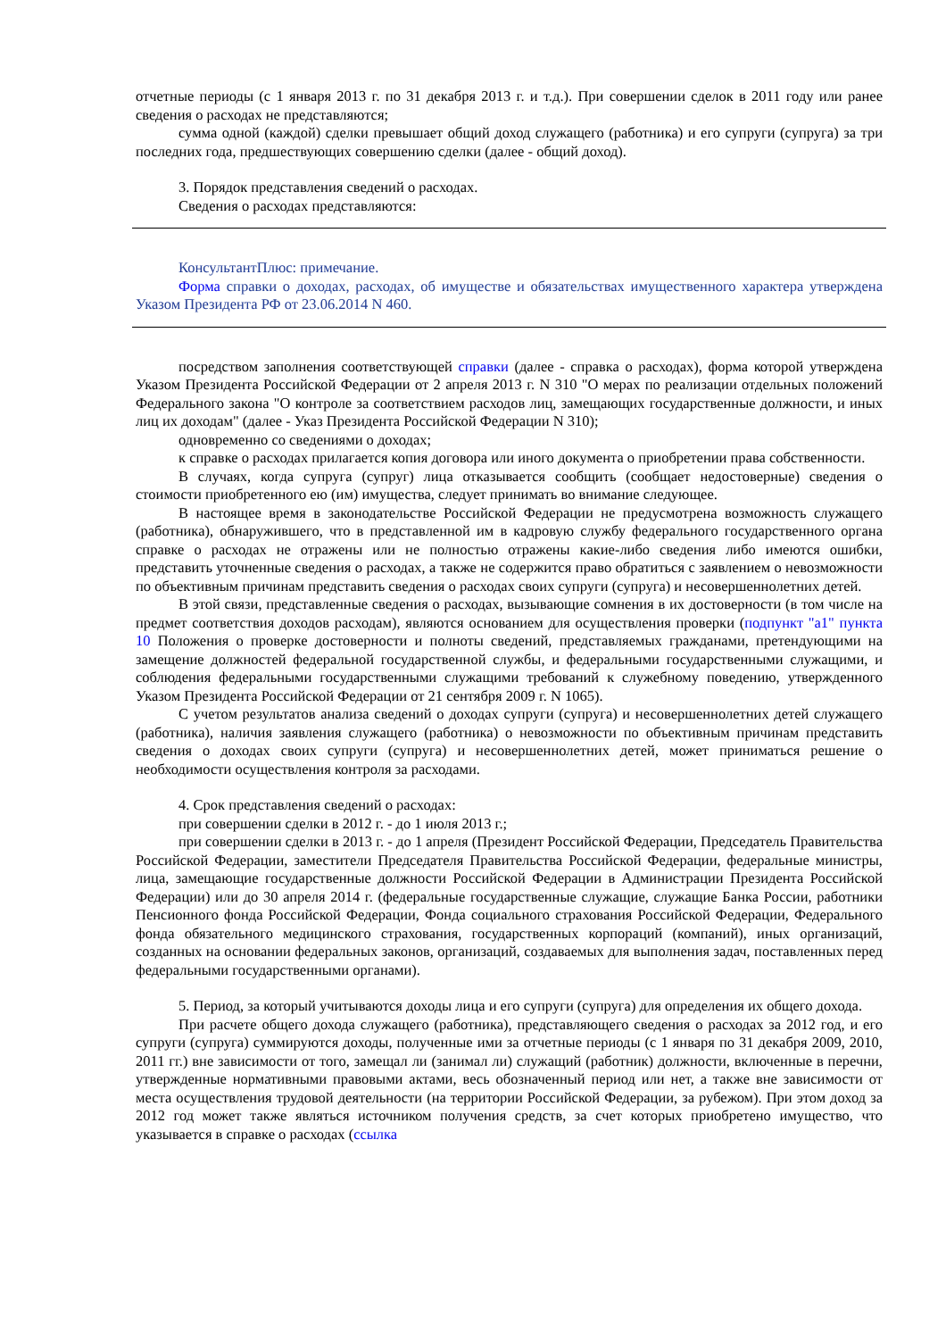отчетные периоды (с 1 января 2013 г. по 31 декабря 2013 г. и т.д.). При совершении сделок в 2011 году или ранее сведения о расходах не представляются;
сумма одной (каждой) сделки превышает общий доход служащего (работника) и его супруги (супруга) за три последних года, предшествующих совершению сделки (далее - общий доход).
3. Порядок представления сведений о расходах.
Сведения о расходах представляются:
КонсультантПлюс: примечание.
Форма справки о доходах, расходах, об имуществе и обязательствах имущественного характера утверждена Указом Президента РФ от 23.06.2014 N 460.
посредством заполнения соответствующей справки (далее - справка о расходах), форма которой утверждена Указом Президента Российской Федерации от 2 апреля 2013 г. N 310 "О мерах по реализации отдельных положений Федерального закона "О контроле за соответствием расходов лиц, замещающих государственные должности, и иных лиц их доходам" (далее - Указ Президента Российской Федерации N 310);
одновременно со сведениями о доходах;
к справке о расходах прилагается копия договора или иного документа о приобретении права собственности.
В случаях, когда супруга (супруг) лица отказывается сообщить (сообщает недостоверные) сведения о стоимости приобретенного ею (им) имущества, следует принимать во внимание следующее.
В настоящее время в законодательстве Российской Федерации не предусмотрена возможность служащего (работника), обнаружившего, что в представленной им в кадровую службу федерального государственного органа справке о расходах не отражены или не полностью отражены какие-либо сведения либо имеются ошибки, представить уточненные сведения о расходах, а также не содержится право обратиться с заявлением о невозможности по объективным причинам представить сведения о расходах своих супруги (супруга) и несовершеннолетних детей.
В этой связи, представленные сведения о расходах, вызывающие сомнения в их достоверности (в том числе на предмет соответствия доходов расходам), являются основанием для осуществления проверки (подпункт "а1" пункта 10 Положения о проверке достоверности и полноты сведений, представляемых гражданами, претендующими на замещение должностей федеральной государственной службы, и федеральными государственными служащими, и соблюдения федеральными государственными служащими требований к служебному поведению, утвержденного Указом Президента Российской Федерации от 21 сентября 2009 г. N 1065).
С учетом результатов анализа сведений о доходах супруги (супруга) и несовершеннолетних детей служащего (работника), наличия заявления служащего (работника) о невозможности по объективным причинам представить сведения о доходах своих супруги (супруга) и несовершеннолетних детей, может приниматься решение о необходимости осуществления контроля за расходами.
4. Срок представления сведений о расходах:
при совершении сделки в 2012 г. - до 1 июля 2013 г.;
при совершении сделки в 2013 г. - до 1 апреля (Президент Российской Федерации, Председатель Правительства Российской Федерации, заместители Председателя Правительства Российской Федерации, федеральные министры, лица, замещающие государственные должности Российской Федерации в Администрации Президента Российской Федерации) или до 30 апреля 2014 г. (федеральные государственные служащие, служащие Банка России, работники Пенсионного фонда Российской Федерации, Фонда социального страхования Российской Федерации, Федерального фонда обязательного медицинского страхования, государственных корпораций (компаний), иных организаций, созданных на основании федеральных законов, организаций, создаваемых для выполнения задач, поставленных перед федеральными государственными органами).
5. Период, за который учитываются доходы лица и его супруги (супруга) для определения их общего дохода.
При расчете общего дохода служащего (работника), представляющего сведения о расходах за 2012 год, и его супруги (супруга) суммируются доходы, полученные ими за отчетные периоды (с 1 января по 31 декабря 2009, 2010, 2011 гг.) вне зависимости от того, замещал ли (занимал ли) служащий (работник) должности, включенные в перечни, утвержденные нормативными правовыми актами, весь обозначенный период или нет, а также вне зависимости от места осуществления трудовой деятельности (на территории Российской Федерации, за рубежом). При этом доход за 2012 год может также являться источником получения средств, за счет которых приобретено имущество, что указывается в справке о расходах (ссылка